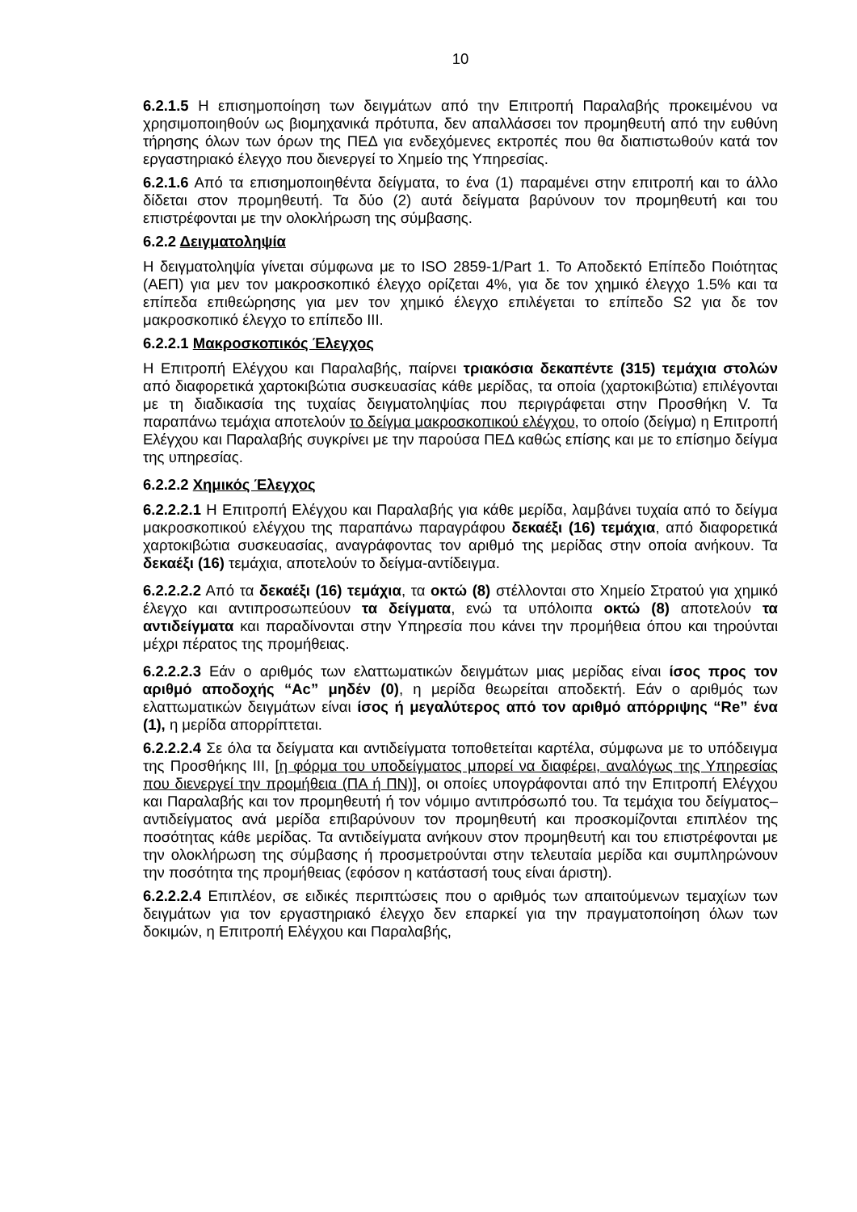10
6.2.1.5 Η επισημοποίηση των δειγμάτων από την Επιτροπή Παραλαβής προκειμένου να χρησιμοποιηθούν ως βιομηχανικά πρότυπα, δεν απαλλάσσει τον προμηθευτή από την ευθύνη τήρησης όλων των όρων της ΠΕΔ για ενδεχόμενες εκτροπές που θα διαπιστωθούν κατά τον εργαστηριακό έλεγχο που διενεργεί το Χημείο της Υπηρεσίας.
6.2.1.6 Από τα επισημοποιηθέντα δείγματα, το ένα (1) παραμένει στην επιτροπή και το άλλο δίδεται στον προμηθευτή. Τα δύο (2) αυτά δείγματα βαρύνουν τον προμηθευτή και του επιστρέφονται με την ολοκλήρωση της σύμβασης.
6.2.2 Δειγματοληψία
Η δειγματοληψία γίνεται σύμφωνα με το ISO 2859-1/Part 1. Το Αποδεκτό Επίπεδο Ποιότητας (ΑΕΠ) για μεν τον μακροσκοπικό έλεγχο ορίζεται 4%, για δε τον χημικό έλεγχο 1.5% και τα επίπεδα επιθεώρησης για μεν τον χημικό έλεγχο επιλέγεται το επίπεδο S2 για δε τον μακροσκοπικό έλεγχο το επίπεδο ΙΙΙ.
6.2.2.1 Μακροσκοπικός Έλεγχος
Η Επιτροπή Ελέγχου και Παραλαβής, παίρνει τριακόσια δεκαπέντε (315) τεμάχια στολών από διαφορετικά χαρτοκιβώτια συσκευασίας κάθε μερίδας, τα οποία (χαρτοκιβώτια) επιλέγονται με τη διαδικασία της τυχαίας δειγματοληψίας που περιγράφεται στην Προσθήκη V. Τα παραπάνω τεμάχια αποτελούν το δείγμα μακροσκοπικού ελέγχου, το οποίο (δείγμα) η Επιτροπή Ελέγχου και Παραλαβής συγκρίνει με την παρούσα ΠΕΔ καθώς επίσης και με το επίσημο δείγμα της υπηρεσίας.
6.2.2.2 Χημικός Έλεγχος
6.2.2.2.1 Η Επιτροπή Ελέγχου και Παραλαβής για κάθε μερίδα, λαμβάνει τυχαία από το δείγμα μακροσκοπικού ελέγχου της παραπάνω παραγράφου δεκαέξι (16) τεμάχια, από διαφορετικά χαρτοκιβώτια συσκευασίας, αναγράφοντας τον αριθμό της μερίδας στην οποία ανήκουν. Τα δεκαέξι (16) τεμάχια, αποτελούν το δείγμα-αντίδειγμα.
6.2.2.2.2 Από τα δεκαέξι (16) τεμάχια, τα οκτώ (8) στέλλονται στο Χημείο Στρατού για χημικό έλεγχο και αντιπροσωπεύουν τα δείγματα, ενώ τα υπόλοιπα οκτώ (8) αποτελούν τα αντιδείγματα και παραδίνονται στην Υπηρεσία που κάνει την προμήθεια όπου και τηρούνται μέχρι πέρατος της προμήθειας.
6.2.2.2.3 Εάν ο αριθμός των ελαττωματικών δειγμάτων μιας μερίδας είναι ίσος προς τον αριθμό αποδοχής “Ac” μηδέν (0), η μερίδα θεωρείται αποδεκτή. Εάν ο αριθμός των ελαττωματικών δειγμάτων είναι ίσος ή μεγαλύτερος από τον αριθμό απόρριψης “Re” ένα (1), η μερίδα απορρίπτεται.
6.2.2.2.4 Σε όλα τα δείγματα και αντιδείγματα τοποθετείται καρτέλα, σύμφωνα με το υπόδειγμα της Προσθήκης ΙΙΙ, [η φόρμα του υποδείγματος μπορεί να διαφέρει, αναλόγως της Υπηρεσίας που διενεργεί την προμήθεια (ΠΑ ή ΠΝ)], οι οποίες υπογράφονται από την Επιτροπή Ελέγχου και Παραλαβής και τον προμηθευτή ή τον νόμιμο αντιπρόσωπό του. Τα τεμάχια του δείγματος–αντιδείγματος ανά μερίδα επιβαρύνουν τον προμηθευτή και προσκομίζονται επιπλέον της ποσότητας κάθε μερίδας. Τα αντιδείγματα ανήκουν στον προμηθευτή και του επιστρέφονται με την ολοκλήρωση της σύμβασης ή προσμετρούνται στην τελευταία μερίδα και συμπληρώνουν την ποσότητα της προμήθειας (εφόσον η κατάστασή τους είναι άριστη).
6.2.2.2.4 Επιπλέον, σε ειδικές περιπτώσεις που ο αριθμός των απαιτούμενων τεμαχίων των δειγμάτων για τον εργαστηριακό έλεγχο δεν επαρκεί για την πραγματοποίηση όλων των δοκιμών, η Επιτροπή Ελέγχου και Παραλαβής,